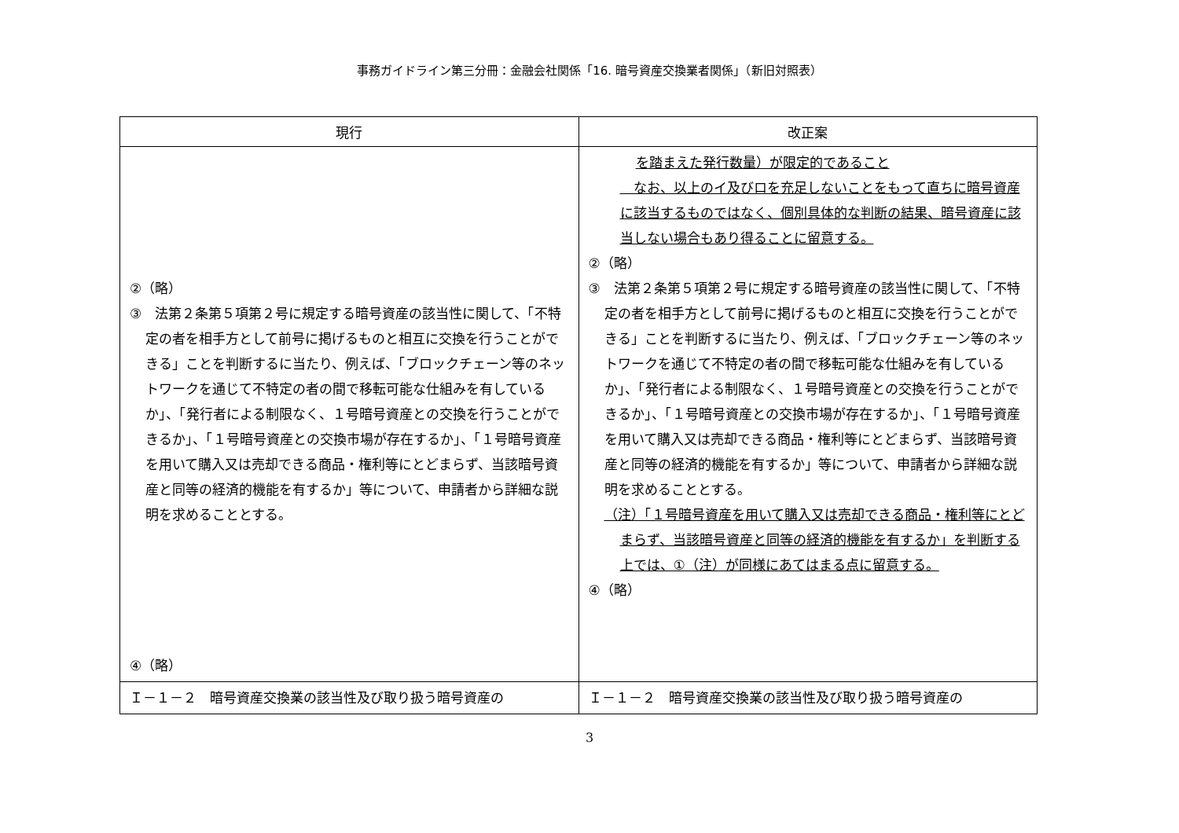事務ガイドライン第三分冊：金融会社関係「16. 暗号資産交換業者関係」（新旧対照表）
| 現行 | 改正案 |
| --- | --- |
| ②（略） ③ 法第２条第５項第２号に規定する暗号資産の該当性に関して、「不特定の者を相手方として前号に掲げるものと相互に交換を行うことができる」ことを判断するに当たり、例えば、「ブロックチェーン等のネットワークを通じて不特定の者の間で移転可能な仕組みを有しているか」、「発行者による制限なく、１号暗号資産との交換を行うことができるか」、「１号暗号資産との交換市場が存在するか」、「１号暗号資産を用いて購入又は売却できる商品・権利等にとどまらず、当該暗号資産と同等の経済的機能を有するか」等について、申請者から詳細な説明を求めることとする。 ④（略） | を踏まえた発行数量）が限定的であること なお、以上のイ及びロを充足しないことをもって直ちに暗号資産に該当するものではなく、個別具体的な判断の結果、暗号資産に該当しない場合もあり得ることに留意する。 ②（略） ③ 法第２条第５項第２号に規定する暗号資産の該当性に関して、「不特定の者を相手方として前号に掲げるものと相互に交換を行うことができる」ことを判断するに当たり、例えば、「ブロックチェーン等のネットワークを通じて不特定の者の間で移転可能な仕組みを有しているか」、「発行者による制限なく、１号暗号資産との交換を行うことができるか」、「１号暗号資産との交換市場が存在するか」、「１号暗号資産を用いて購入又は売却できる商品・権利等にとどまらず、当該暗号資産と同等の経済的機能を有するか」等について、申請者から詳細な説明を求めることとする。 （注）「１号暗号資産を用いて購入又は売却できる商品・権利等にとどまらず、当該暗号資産と同等の経済的機能を有するか」を判断する上では、①（注）が同様にあてはまる点に留意する。 ④（略） |
| Ｉ－１－２ 暗号資産交換業の該当性及び取り扱う暗号資産の | Ｉ－１－２ 暗号資産交換業の該当性及び取り扱う暗号資産の |
3